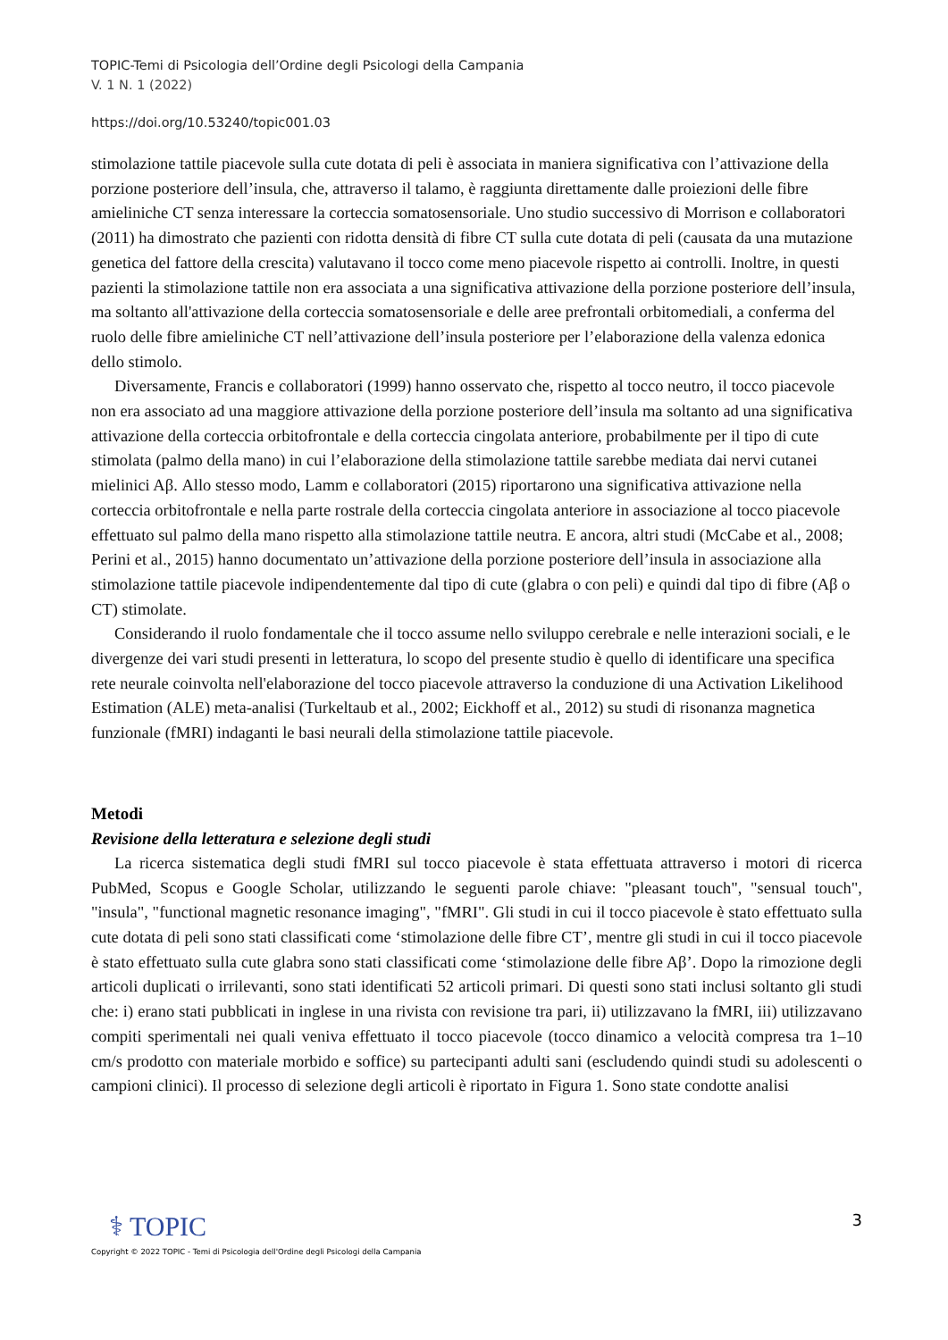TOPIC-Temi di Psicologia dell’Ordine degli Psicologi della Campania
V. 1 N. 1 (2022)
https://doi.org/10.53240/topic001.03
stimolazione tattile piacevole sulla cute dotata di peli è associata in maniera significativa con l’attivazione della porzione posteriore dell’insula, che, attraverso il talamo, è raggiunta direttamente dalle proiezioni delle fibre amieliniche CT senza interessare la corteccia somatosensoriale. Uno studio successivo di Morrison e collaboratori (2011) ha dimostrato che pazienti con ridotta densità di fibre CT sulla cute dotata di peli (causata da una mutazione genetica del fattore della crescita) valutavano il tocco come meno piacevole rispetto ai controlli. Inoltre, in questi pazienti la stimolazione tattile non era associata a una significativa attivazione della porzione posteriore dell’insula, ma soltanto all'attivazione della corteccia somatosensoriale e delle aree prefrontali orbitomediali, a conferma del ruolo delle fibre amieliniche CT nell’attivazione dell’insula posteriore per l’elaborazione della valenza edonica dello stimolo.
Diversamente, Francis e collaboratori (1999) hanno osservato che, rispetto al tocco neutro, il tocco piacevole non era associato ad una maggiore attivazione della porzione posteriore dell’insula ma soltanto ad una significativa attivazione della corteccia orbitofrontale e della corteccia cingolata anteriore, probabilmente per il tipo di cute stimolata (palmo della mano) in cui l’elaborazione della stimolazione tattile sarebbe mediata dai nervi cutanei mielinici Aβ. Allo stesso modo, Lamm e collaboratori (2015) riportarono una significativa attivazione nella corteccia orbitofrontale e nella parte rostrale della corteccia cingolata anteriore in associazione al tocco piacevole effettuato sul palmo della mano rispetto alla stimolazione tattile neutra. E ancora, altri studi (McCabe et al., 2008; Perini et al., 2015) hanno documentato un’attivazione della porzione posteriore dell’insula in associazione alla stimolazione tattile piacevole indipendentemente dal tipo di cute (glabra o con peli) e quindi dal tipo di fibre (Aβ o CT) stimolate.
Considerando il ruolo fondamentale che il tocco assume nello sviluppo cerebrale e nelle interazioni sociali, e le divergenze dei vari studi presenti in letteratura, lo scopo del presente studio è quello di identificare una specifica rete neurale coinvolta nell'elaborazione del tocco piacevole attraverso la conduzione di una Activation Likelihood Estimation (ALE) meta-analisi (Turkeltaub et al., 2002; Eickhoff et al., 2012) su studi di risonanza magnetica funzionale (fMRI) indaganti le basi neurali della stimolazione tattile piacevole.
Metodi
Revisione della letteratura e selezione degli studi
La ricerca sistematica degli studi fMRI sul tocco piacevole è stata effettuata attraverso i motori di ricerca PubMed, Scopus e Google Scholar, utilizzando le seguenti parole chiave: "pleasant touch", "sensual touch", "insula", "functional magnetic resonance imaging", "fMRI". Gli studi in cui il tocco piacevole è stato effettuato sulla cute dotata di peli sono stati classificati come ‘stimolazione delle fibre CT’, mentre gli studi in cui il tocco piacevole è stato effettuato sulla cute glabra sono stati classificati come ‘stimolazione delle fibre Aβ’. Dopo la rimozione degli articoli duplicati o irrilevanti, sono stati identificati 52 articoli primari. Di questi sono stati inclusi soltanto gli studi che: i) erano stati pubblicati in inglese in una rivista con revisione tra pari, ii) utilizzavano la fMRI, iii) utilizzavano compiti sperimentali nei quali veniva effettuato il tocco piacevole (tocco dinamico a velocità compresa tra 1–10 cm/s prodotto con materiale morbido e soffice) su partecipanti adulti sani (escludendo quindi studi su adolescenti o campioni clinici). Il processo di selezione degli articoli è riportato in Figura 1. Sono state condotte analisi
3
⚕ TOPIC
Copyright © 2022 TOPIC - Temi di Psicologia dell'Ordine degli Psicologi della Campania